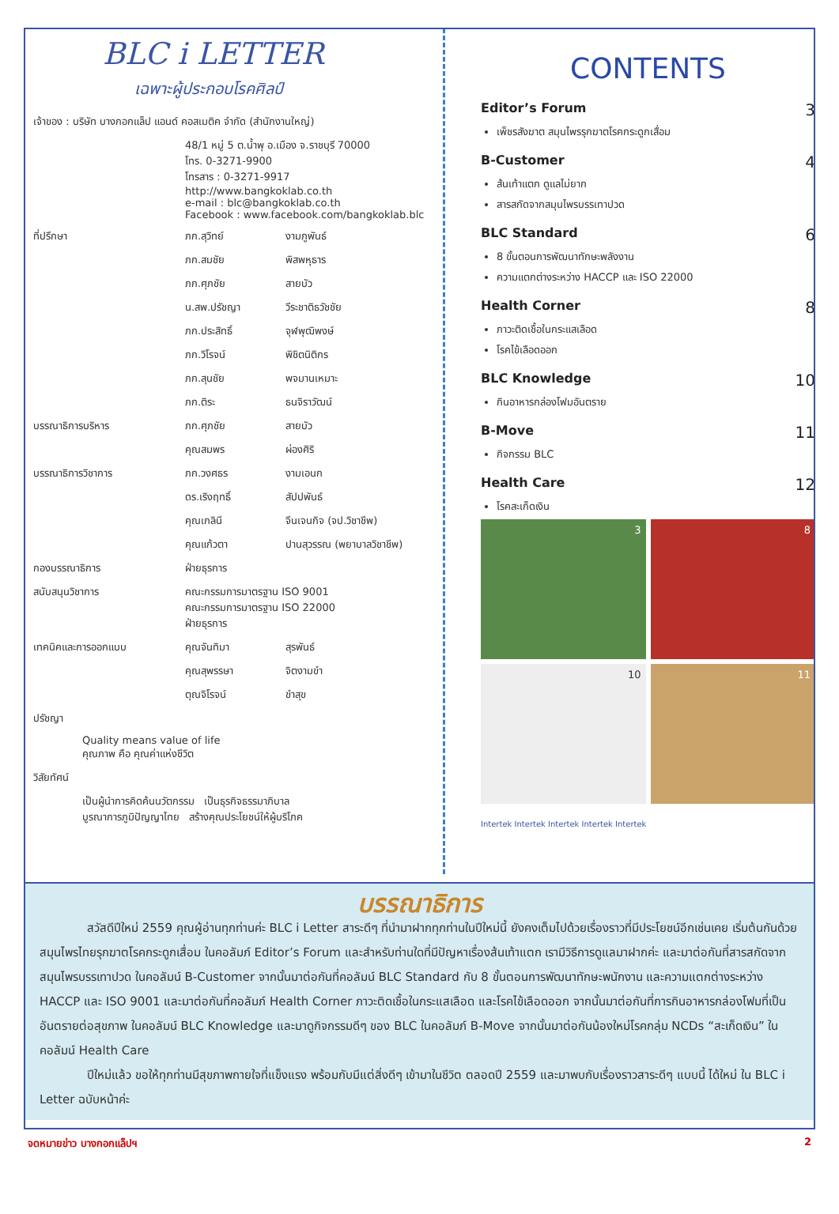BLC i LETTER
เฉพาะผู้ประกอบโรคศิลป์
| เจ้าของ : บริษัท บางกอกแล็ป แอนด์ คอสเมติค จำกัด (สำนักงานใหญ่) | | |
| | 48/1 หมู่ 5 ต.น้ำพุ อ.เมือง จ.ราชบุรี 70000 โทร. 0-3271-9900 โทรสาร : 0-3271-9917 http://www.bangkoklab.co.th e-mail : blc@bangkoklab.co.th Facebook : www.facebook.com/bangkoklab.blc | |
| ที่ปรึกษา | ภก.สุวิทย์ | งามภูพันธ์ |
| | ภก.สมชัย | พิสพหุธาร |
| | ภก.ศุภชัย | สายบัว |
| | น.สพ.ปรัชญา | วีระชาติธวัชชัย |
| | ภก.ประสิทธิ์ | จุฬพุฒิพงษ์ |
| | ภก.วิโรจน์ | พิชิตนิติกร |
| | ภก.สุนชัย | พจมานเหมาะ |
| | ภก.ติระ | ธนจิราวัฒน์ |
| บรรณาธิการบริหาร | ภก.ศุภชัย | สายบัว |
| | คุณสมพร | ผ่องศิริ |
| บรรณาธิการวิชาการ | ภก.วงศธร | งามเอนก |
| | ดร.เริงฤทธิ์ | สัปปพันธ์ |
| | คุณเกลินี | จีนเจนกิจ (จป.วิชาชีพ) |
| | คุณแก้วตา | ปานสุวรรณ (พยาบาลวิชาชีพ) |
| กองบรรณาธิการ | ฝ่ายธุรการ | |
| สนับสนุนวิชาการ | คณะกรรมการมาตรฐาน ISO 9001 คณะกรรมการมาตรฐาน ISO 22000 ฝ่ายธุรการ | |
| เทคนิคและการออกแบบ | คุณจันทิมา | สุรพันธ์ |
| | คุณสุพรรษา | จิตงามขำ |
| | ตุณจิโรจน์ | ขำสุข |
| ปรัชญา | | |
| Quality means value of life คุณภาพ คือ คุณค่าแห่งชีวิต | | |
| วิสัยทัศน์ | | |
| เป็นผู้นำการคิดค้นนวัตกรรม เป็นธุรกิจธรรมาภิบาล บูรณาการภูมิปัญญาไทย สร้างคุณประโยชน์ให้ผู้บริโภค | | |
CONTENTS
Editor’s Forum 3
เพ็ชรสังฆาต สมุนไพรรุกฆาตโรคกระดูกเสื่อม
B-Customer 4
ส้นเท้าแตก ดูแลไม่ยาก
สารสกัดจากสมุนไพรบรรเทาปวด
BLC Standard 6
8 ขั้นตอนการพัฒนาทักษะพลังงาน
ความแตกต่างระหว่าง HACCP และ ISO 22000
Health Corner 8
ภาวะติดเชื้อในกระแสเลือด
โรคไข้เลือดออก
BLC Knowledge 10
กินอาหารกล่องโฟมอันตราย
B-Move 11
กิจกรรม BLC
Health Care 12
โรคสะเก็ดเงิน
3
8
10
11
Intertek Intertek Intertek Intertek Intertek
บรรณาธิการ
สวัสดีปีใหม่ 2559 คุณผู้อ่านทุกท่านค่ะ BLC i Letter สาระดีๆ ที่นำมาฝากทุกท่านในปีใหม่นี้ ยังคงเต็มไปด้วยเรื่องราวที่มีประโยชน์อีกเช่นเคย เริ่มต้นกันด้วยสมุนไพรไทยรุกฆาตโรคกระดูกเสื่อม ในคอลัมภ์ Editor’s Forum และสำหรับท่านใดที่มีปัญหาเรื่องส้นเท้าแตก เรามีวิธีการดูแลมาฝากค่ะ และมาต่อกันที่สารสกัดจากสมุนไพรบรรเทาปวด ในคอลัมน์ B-Customer จากนั้นมาต่อกันที่คอลัมน์ BLC Standard กับ 8 ขั้นตอนการพัฒนาทักษะพนักงาน และความแตกต่างระหว่าง HACCP และ ISO 9001 และมาต่อกันที่คอลัมภ์ Health Corner ภาวะติดเชื้อในกระแสเลือด และโรคไข้เลือดออก จากนั้นมาต่อกันที่การกินอาหารกล่องโฟมที่เป็นอันตรายต่อสุขภาพ ในคอลัมน์ BLC Knowledge และมาดูกิจกรรมดีๆ ของ BLC ในคอลัมภ์ B-Move จากนั้นมาต่อกันน้องใหม่โรคกลุ่ม NCDs “สะเก็ดเงิน” ในคอลัมน์ Health Care
ปีใหม่แล้ว ขอให้ทุกท่านมีสุขภาพกายใจที่แข็งแรง พร้อมกับมีแต่สิ่งดีๆ เข้ามาในชีวิต ตลอดปี 2559 และมาพบกับเรื่องราวสาระดีๆ แบบนี้ ได้ใหม่ ใน BLC i Letter ฉบับหน้าค่ะ
จดหมายข่าว บางกอกแล็ปฯ 2